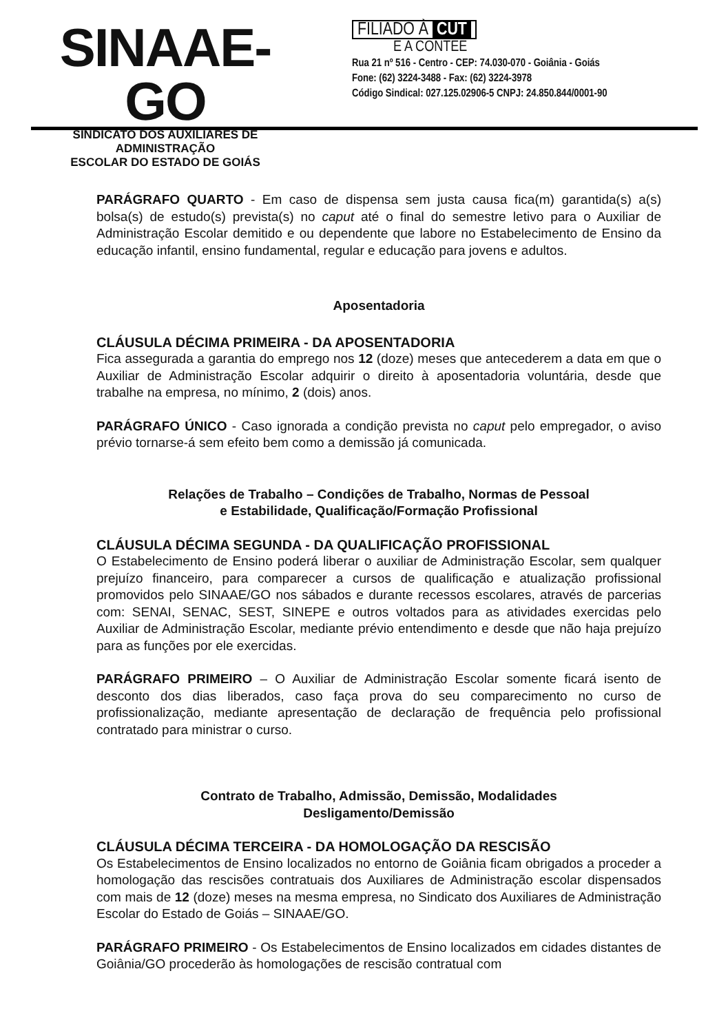SINAAE-GO
SINDICATO DOS AUXILIARES DE ADMINISTRAÇÃO
ESCOLAR DO ESTADO DE GOIÁS
FILIADO À CUT
E A CONTEE
Rua 21 nº 516 - Centro - CEP: 74.030-070 - Goiânia - Goiás
Fone: (62) 3224-3488 - Fax: (62) 3224-3978
Código Sindical: 027.125.02906-5 CNPJ: 24.850.844/0001-90
PARÁGRAFO QUARTO - Em caso de dispensa sem justa causa fica(m) garantida(s) a(s) bolsa(s) de estudo(s) prevista(s) no caput até o final do semestre letivo para o Auxiliar de Administração Escolar demitido e ou dependente que labore no Estabelecimento de Ensino da educação infantil, ensino fundamental, regular e educação para jovens e adultos.
Aposentadoria
CLÁUSULA DÉCIMA PRIMEIRA - DA APOSENTADORIA
Fica assegurada a garantia do emprego nos 12 (doze) meses que antecederem a data em que o Auxiliar de Administração Escolar adquirir o direito à aposentadoria voluntária, desde que trabalhe na empresa, no mínimo, 2 (dois) anos.
PARÁGRAFO ÚNICO - Caso ignorada a condição prevista no caput pelo empregador, o aviso prévio tornarse-á sem efeito bem como a demissão já comunicada.
Relações de Trabalho – Condições de Trabalho, Normas de Pessoal
e Estabilidade, Qualificação/Formação Profissional
CLÁUSULA DÉCIMA SEGUNDA - DA QUALIFICAÇÃO PROFISSIONAL
O Estabelecimento de Ensino poderá liberar o auxiliar de Administração Escolar, sem qualquer prejuízo financeiro, para comparecer a cursos de qualificação e atualização profissional promovidos pelo SINAAE/GO nos sábados e durante recessos escolares, através de parcerias com: SENAI, SENAC, SEST, SINEPE e outros voltados para as atividades exercidas pelo Auxiliar de Administração Escolar, mediante prévio entendimento e desde que não haja prejuízo para as funções por ele exercidas.
PARÁGRAFO PRIMEIRO – O Auxiliar de Administração Escolar somente ficará isento de desconto dos dias liberados, caso faça prova do seu comparecimento no curso de profissionalização, mediante apresentação de declaração de frequência pelo profissional contratado para ministrar o curso.
Contrato de Trabalho, Admissão, Demissão, Modalidades
Desligamento/Demissão
CLÁUSULA DÉCIMA TERCEIRA - DA HOMOLOGAÇÃO DA RESCISÃO
Os Estabelecimentos de Ensino localizados no entorno de Goiânia ficam obrigados a proceder a homologação das rescisões contratuais dos Auxiliares de Administração escolar dispensados com mais de 12 (doze) meses na mesma empresa, no Sindicato dos Auxiliares de Administração Escolar do Estado de Goiás – SINAAE/GO.
PARÁGRAFO PRIMEIRO - Os Estabelecimentos de Ensino localizados em cidades distantes de Goiânia/GO procederão às homologações de rescisão contratual com